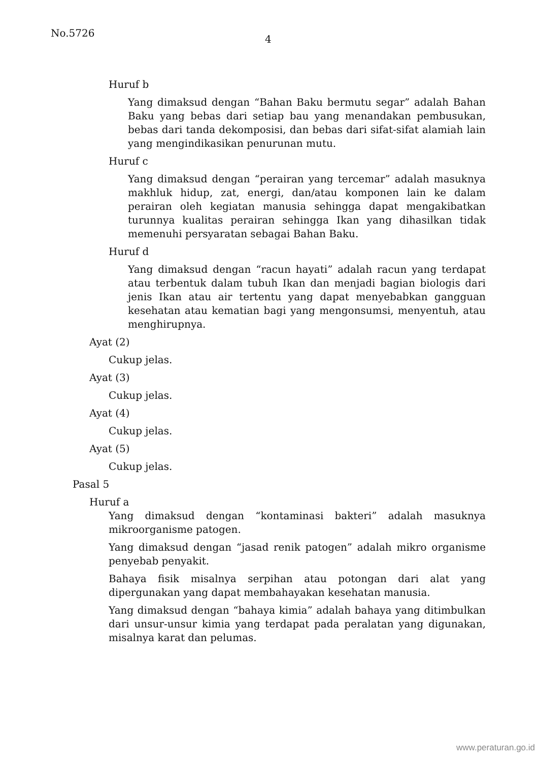No.5726
4
Huruf b
Yang dimaksud dengan “Bahan Baku bermutu segar” adalah Bahan Baku yang bebas dari setiap bau yang menandakan pembusukan, bebas dari tanda dekomposisi, dan bebas dari sifat-sifat alamiah lain yang mengindikasikan penurunan mutu.
Huruf c
Yang dimaksud dengan “perairan yang tercemar” adalah masuknya makhluk hidup, zat, energi, dan/atau komponen lain ke dalam perairan oleh kegiatan manusia sehingga dapat mengakibatkan turunnya kualitas perairan sehingga Ikan yang dihasilkan tidak memenuhi persyaratan sebagai Bahan Baku.
Huruf d
Yang dimaksud dengan “racun hayati” adalah racun yang terdapat atau terbentuk dalam tubuh Ikan dan menjadi bagian biologis dari jenis Ikan atau air tertentu yang dapat menyebabkan gangguan kesehatan atau kematian bagi yang mengonsumsi, menyentuh, atau menghirupnya.
Ayat (2)
Cukup jelas.
Ayat (3)
Cukup jelas.
Ayat (4)
Cukup jelas.
Ayat (5)
Cukup jelas.
Pasal 5
Huruf a
Yang dimaksud dengan “kontaminasi bakteri” adalah masuknya mikroorganisme patogen.
Yang dimaksud dengan “jasad renik patogen” adalah mikro organisme penyebab penyakit.
Bahaya fisik misalnya serpihan atau potongan dari alat yang dipergunakan yang dapat membahayakan kesehatan manusia.
Yang dimaksud dengan “bahaya kimia” adalah bahaya yang ditimbulkan dari unsur-unsur kimia yang terdapat pada peralatan yang digunakan, misalnya karat dan pelumas.
www.peraturan.go.id